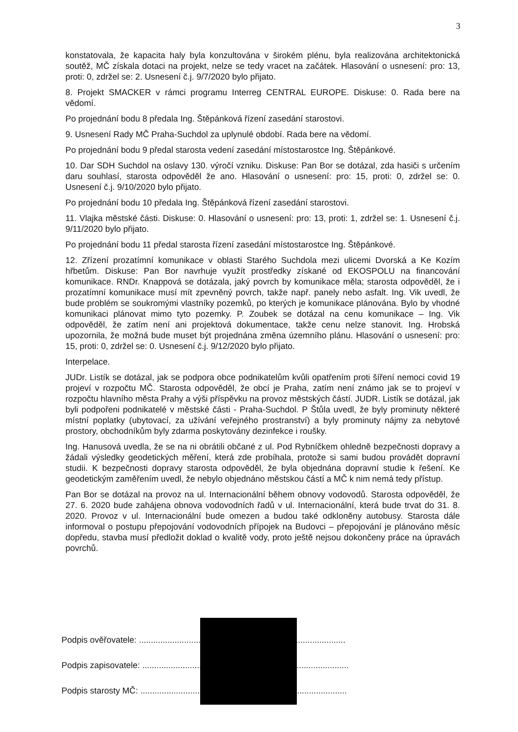3
konstatovala, že kapacita haly byla konzultována v širokém plénu, byla realizována architektonická soutěž, MČ získala dotaci na projekt, nelze se tedy vracet na začátek. Hlasování o usnesení: pro: 13, proti: 0, zdržel se: 2. Usnesení č.j. 9/7/2020 bylo přijato.
8. Projekt SMACKER v rámci programu Interreg CENTRAL EUROPE. Diskuse: 0. Rada bere na vědomí.
Po projednání bodu 8 předala Ing. Štěpánková řízení zasedání starostovi.
9. Usnesení Rady MČ Praha-Suchdol za uplynulé období. Rada bere na vědomí.
Po projednání bodu 9 předal starosta vedení zasedání místostarostce Ing. Štěpánkové.
10. Dar SDH Suchdol na oslavy 130. výročí vzniku. Diskuse: Pan Bor se dotázal, zda hasiči s určením daru souhlasí, starosta odpověděl že ano. Hlasování o usnesení: pro: 15, proti: 0, zdržel se: 0. Usnesení č.j. 9/10/2020 bylo přijato.
Po projednání bodu 10 předala Ing. Štěpánková řízení zasedání starostovi.
11. Vlajka městské části. Diskuse: 0. Hlasování o usnesení: pro: 13, proti: 1, zdržel se: 1. Usnesení č.j. 9/11/2020 bylo přijato.
Po projednání bodu 11 předal starosta řízení zasedání místostarostce Ing. Štěpánkové.
12. Zřízení prozatímní komunikace v oblasti Starého Suchdola mezi ulicemi Dvorská a Ke Kozím hřbetům. Diskuse: Pan Bor navrhuje využít prostředky získané od EKOSPOLU na financování komunikace. RNDr. Knappová se dotázala, jaký povrch by komunikace měla; starosta odpověděl, že i prozatímní komunikace musí mít zpevněný povrch, takže např. panely nebo asfalt. Ing. Vik uvedl, že bude problém se soukromými vlastníky pozemků, po kterých je komunikace plánována. Bylo by vhodné komunikaci plánovat mimo tyto pozemky. P. Zoubek se dotázal na cenu komunikace – Ing. Vik odpověděl, že zatím není ani projektová dokumentace, takže cenu nelze stanovit. Ing. Hrobská upozornila, že možná bude muset být projednána změna územního plánu. Hlasování o usnesení: pro: 15, proti: 0, zdržel se: 0. Usnesení č.j. 9/12/2020 bylo přijato.
Interpelace.
JUDr. Listík se dotázal, jak se podpora obce podnikatelům kvůli opatřením proti šíření nemoci covid 19 projeví v rozpočtu MČ. Starosta odpověděl, že obcí je Praha, zatím není známo jak se to projeví v rozpočtu hlavního města Prahy a výši příspěvku na provoz městských částí. JUDR. Listík se dotázal, jak byli podpořeni podnikatelé v městské části - Praha-Suchdol. P Štůla uvedl, že byly prominuty některé místní poplatky (ubytovací, za užívání veřejného prostranství) a byly prominuty nájmy za nebytové prostory, obchodníkům byly zdarma poskytovány dezinfekce i roušky.
Ing. Hanusová uvedla, že se na ni obrátili občané z ul. Pod Rybníčkem ohledně bezpečnosti dopravy a žádali výsledky geodetických měření, která zde probíhala, protože si sami budou provádět dopravní studii. K bezpečnosti dopravy starosta odpověděl, že byla objednána dopravní studie k řešení. Ke geodetickým zaměřením uvedl, že nebylo objednáno městskou částí a MČ k nim nemá tedy přístup.
Pan Bor se dotázal na provoz na ul. Internacionální během obnovy vodovodů. Starosta odpověděl, že 27. 6. 2020 bude zahájena obnova vodovodních řadů v ul. Internacionální, která bude trvat do 31. 8. 2020. Provoz v ul. Internacionální bude omezen a budou také odkloněny autobusy. Starosta dále informoval o postupu přepojování vodovodních přípojek na Budovci – přepojování je plánováno měsíc dopředu, stavba musí předložit doklad o kvalitě vody, proto ještě nejsou dokončeny práce na úpravách povrchů.
Podpis ověřovatele: .......................................................................................
Podpis zapisovatele: .......................................................................................
Podpis starosty MČ: .......................................................................................